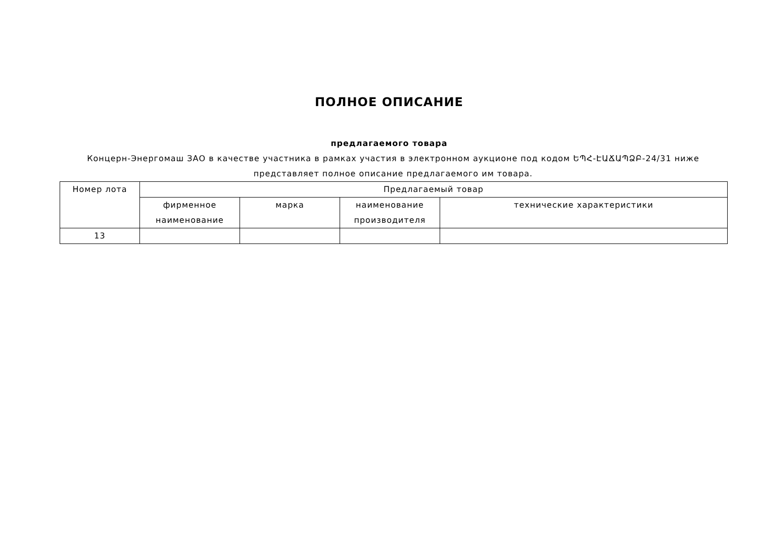ПОЛНОЕ ОПИСАНИЕ
предлагаемого товара
Концерн-Энергомаш ЗАО в качестве участника в рамках участия в электронном аукционе под кодом ԵՊՀ-ԷԱՃԱՊՁԲ-24/31 ниже представляет полное описание предлагаемого им товара.
| Номер лота | Предлагаемый товар | | | |
| --- | --- | --- | --- | --- |
| | фирменное наименование | марка | наименование производителя | технические характеристики |
| 13 | | | | |